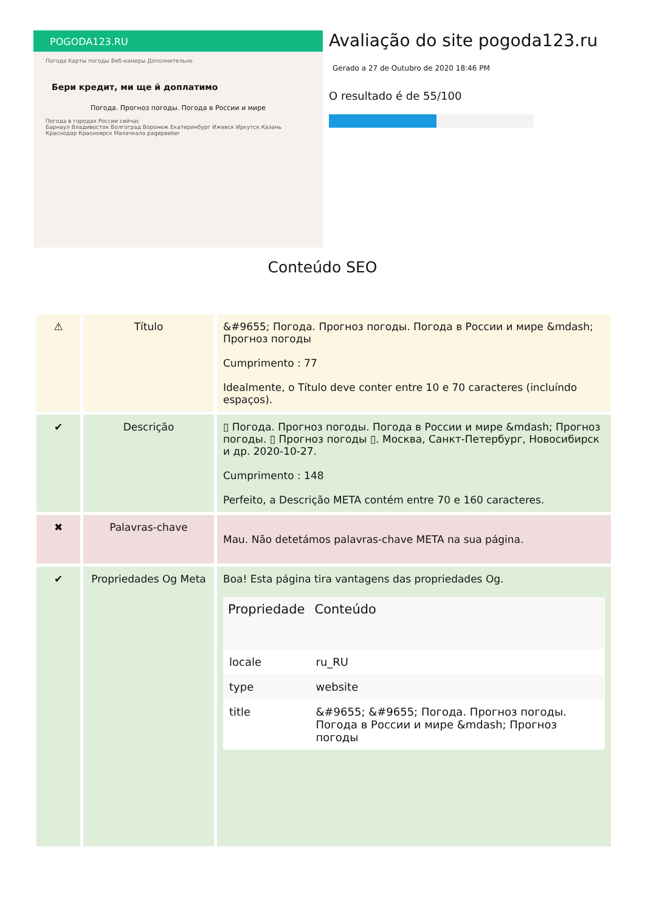POGODA123.RU
Погода Карты погоды Веб-камеры Дополнительно
Бери кредит, ми ще й доплатимо
Погода. Прогноз погоды. Погода в России и мире
Погода в городах России сейчас
Барнаул Владивосток Волгоград Воронеж Екатеринбург Ижевск Иркутск Казань Краснодар Красноярск Махачкала pagepeeker
Avaliação do site pogoda123.ru
Gerado a 27 de Outubro de 2020 18:46 PM
O resultado é de 55/100
Conteúdo SEO
| ⚠ | Título | &#9655; Погода. Прогноз погоды. Погода в России и мире &mdash; Прогноз погоды Cumprimento : 77 Idealmente, o Título deve conter entre 10 e 70 caracteres (incluíndo espaços). |
| ✔ | Descrição | ▯ Погода. Прогноз погоды. Погода в России и мире &mdash; Прогноз погоды. ▯ Прогноз погоды ▯. Москва, Санкт-Петербург, Новосибирск и др. 2020-10-27. Cumprimento : 148 Perfeito, a Descrição META contém entre 70 e 160 caracteres. |
| ✖ | Palavras-chave | Mau. Não detetámos palavras-chave META na sua página. |
| ✔ | Propriedades Og Meta | Boa! Esta página tira vantagens das propriedades Og. / Propriedade / Conteúdo / / --- / --- / / locale / ru_RU / / type / website / / title / &#9655; &#9655; Погода. Прогноз погоды. Погода в России и мире &mdash; Прогноз погоды / |